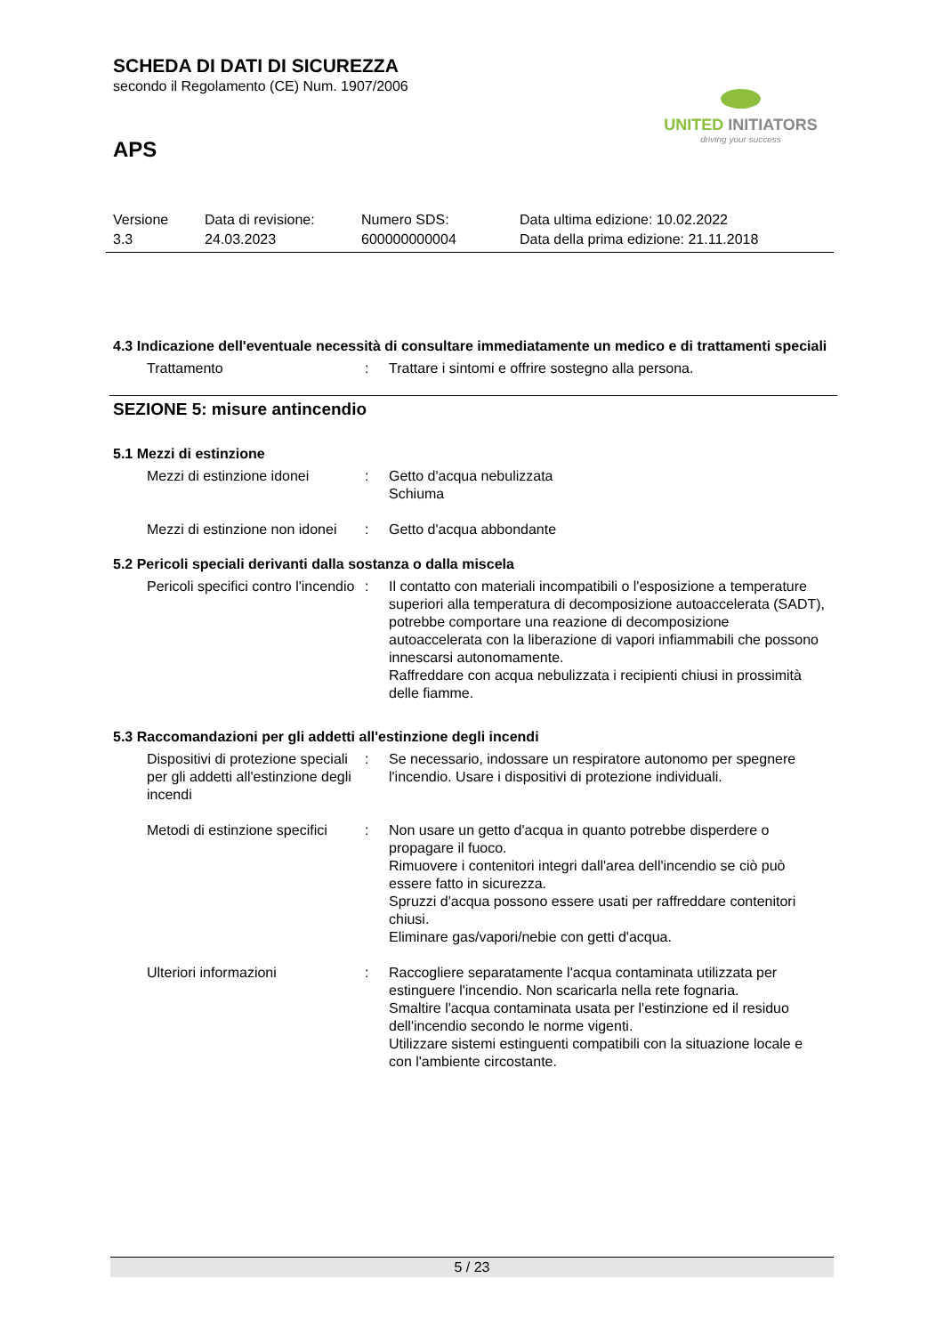SCHEDA DI DATI DI SICUREZZA
secondo il Regolamento (CE) Num. 1907/2006
APS
UNITED INITIATORS
driving your success
Versione
3.3
Data di revisione:
24.03.2023
Numero SDS:
600000000004
Data ultima edizione: 10.02.2022
Data della prima edizione: 21.11.2018
4.3 Indicazione dell'eventuale necessità di consultare immediatamente un medico e di trattamenti speciali
Trattamento : Trattare i sintomi e offrire sostegno alla persona.
SEZIONE 5: misure antincendio
5.1 Mezzi di estinzione
Mezzi di estinzione idonei
: Getto d'acqua nebulizzata
Schiuma
Mezzi di estinzione non idonei
: Getto d'acqua abbondante
5.2 Pericoli speciali derivanti dalla sostanza o dalla miscela
Pericoli specifici contro l'incendio
: Il contatto con materiali incompatibili o l'esposizione a temperature superiori alla temperatura di decomposizione autoaccelerata (SADT), potrebbe comportare una reazione di decomposizione autoaccelerata con la liberazione di vapori infiammabili che possono innescarsi autonomamente.
Raffreddare con acqua nebulizzata i recipienti chiusi in prossimità delle fiamme.
5.3 Raccomandazioni per gli addetti all'estinzione degli incendi
Dispositivi di protezione speciali per gli addetti all'estinzione degli incendi
: Se necessario, indossare un respiratore autonomo per spegnere l'incendio. Usare i dispositivi di protezione individuali.
Metodi di estinzione specifici
: Non usare un getto d'acqua in quanto potrebbe disperdere o propagare il fuoco.
Rimuovere i contenitori integri dall'area dell'incendio se ciò può essere fatto in sicurezza.
Spruzzi d'acqua possono essere usati per raffreddare contenitori chiusi.
Eliminare gas/vapori/nebie con getti d'acqua.
Ulteriori informazioni : Raccogliere separatamente l'acqua contaminata utilizzata per estinguere l'incendio. Non scaricarla nella rete fognaria.
Smaltire l'acqua contaminata usata per l'estinzione ed il residuo dell'incendio secondo le norme vigenti.
Utilizzare sistemi estinguenti compatibili con la situazione locale e con l'ambiente circostante.
5 / 23